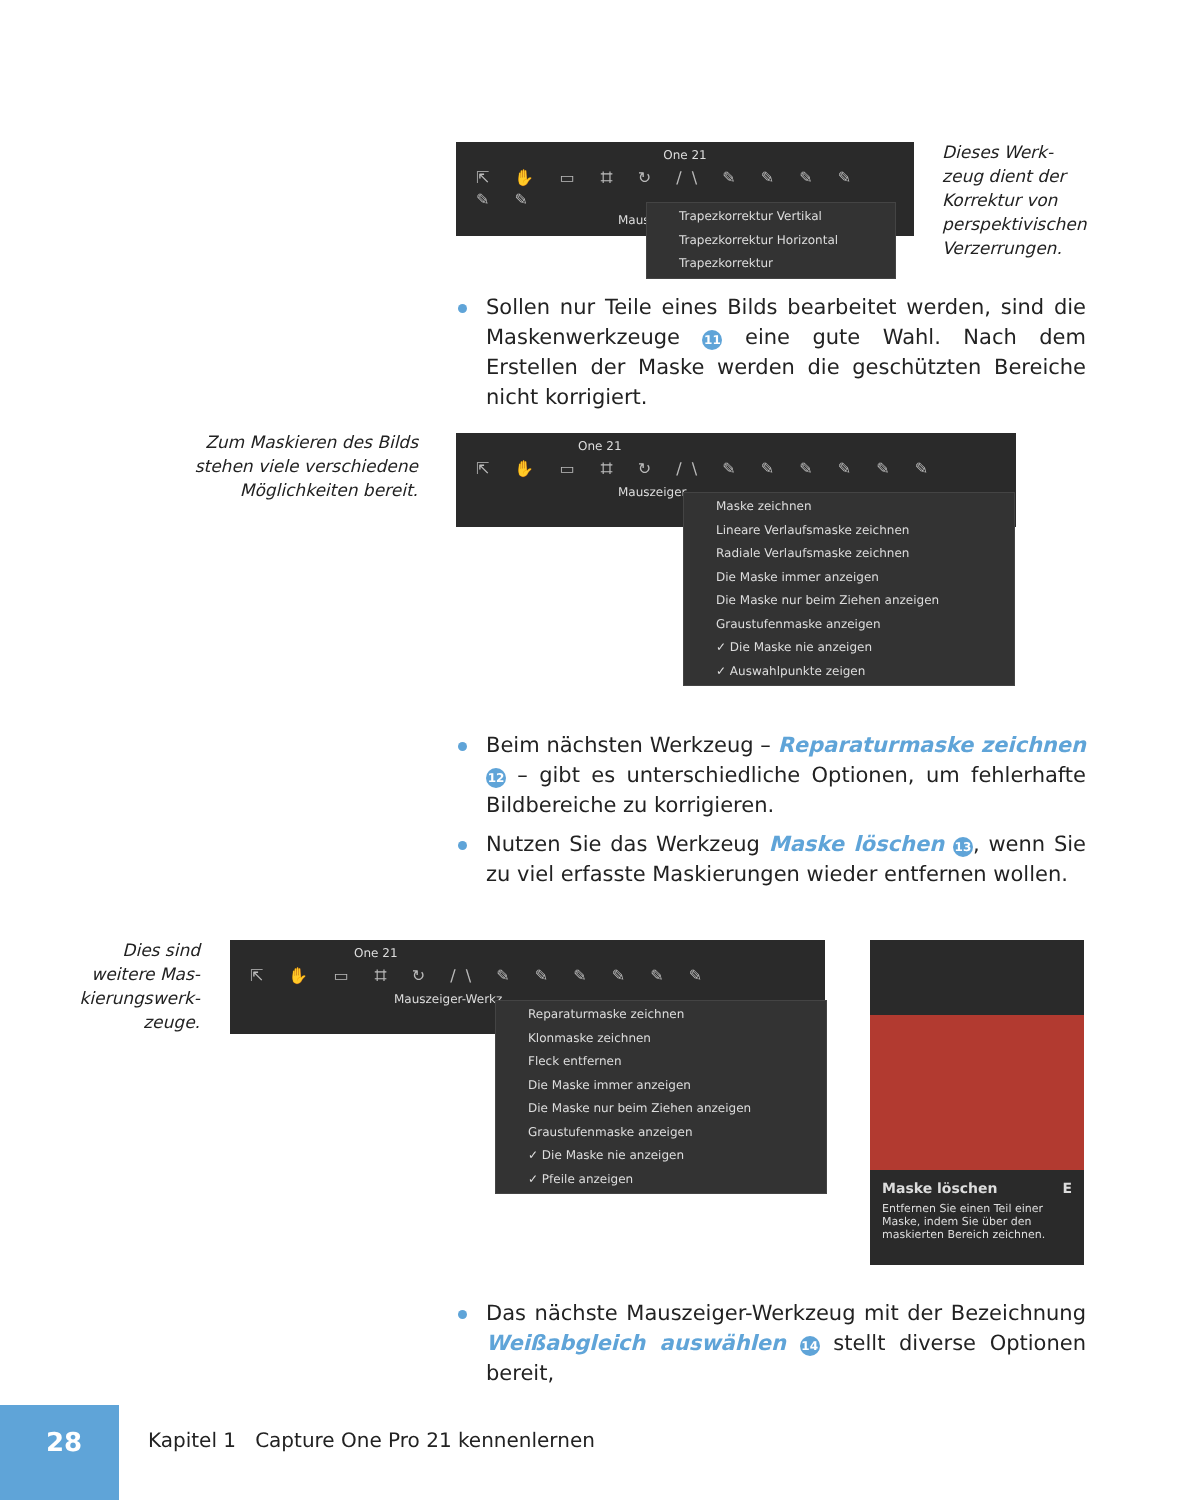One 21
⇱ ✋ ▭ ⌗ ↻ /\ ✎ ✎ ✎ ✎ ✎ ✎
Maus
Trapezkorrektur Vertikal
Trapezkorrektur Horizontal
Trapezkorrektur
Dieses Werk-zeug dient der Korrektur von perspektivischen Verzerrungen.
Sollen nur Teile eines Bilds bearbeitet werden, sind die Maskenwerkzeuge 11 eine gute Wahl. Nach dem Erstellen der Maske werden die geschützten Bereiche nicht korrigiert.
Zum Maskieren des Bilds stehen viele verschiedene Möglichkeiten bereit.
One 21
⇱ ✋ ▭ ⌗ ↻ /\ ✎ ✎ ✎ ✎ ✎ ✎
Mauszeiger
Maske zeichnen
Lineare Verlaufsmaske zeichnen
Radiale Verlaufsmaske zeichnen
Die Maske immer anzeigen
Die Maske nur beim Ziehen anzeigen
Graustufenmaske anzeigen
✓ Die Maske nie anzeigen
✓ Auswahlpunkte zeigen
Beim nächsten Werkzeug – Reparaturmaske zeichnen 12 – gibt es unterschiedliche Optionen, um fehlerhafte Bildbereiche zu korrigieren.
Nutzen Sie das Werkzeug Maske löschen 13, wenn Sie zu viel erfasste Maskierungen wieder entfernen wollen.
Dies sind weitere Mas-kierungswerk-zeuge.
One 21
⇱ ✋ ▭ ⌗ ↻ /\ ✎ ✎ ✎ ✎ ✎ ✎
Mauszeiger-Werkz
Reparaturmaske zeichnen
Klonmaske zeichnen
Fleck entfernen
Die Maske immer anzeigen
Die Maske nur beim Ziehen anzeigen
Graustufenmaske anzeigen
✓ Die Maske nie anzeigen
✓ Pfeile anzeigen
Maske löschen E
Entfernen Sie einen Teil einer Maske, indem Sie über den maskierten Bereich zeichnen.
Das nächste Mauszeiger-Werkzeug mit der Bezeichnung Weißabgleich auswählen 14 stellt diverse Optionen bereit,
28
Kapitel 1 Capture One Pro 21 kennenlernen